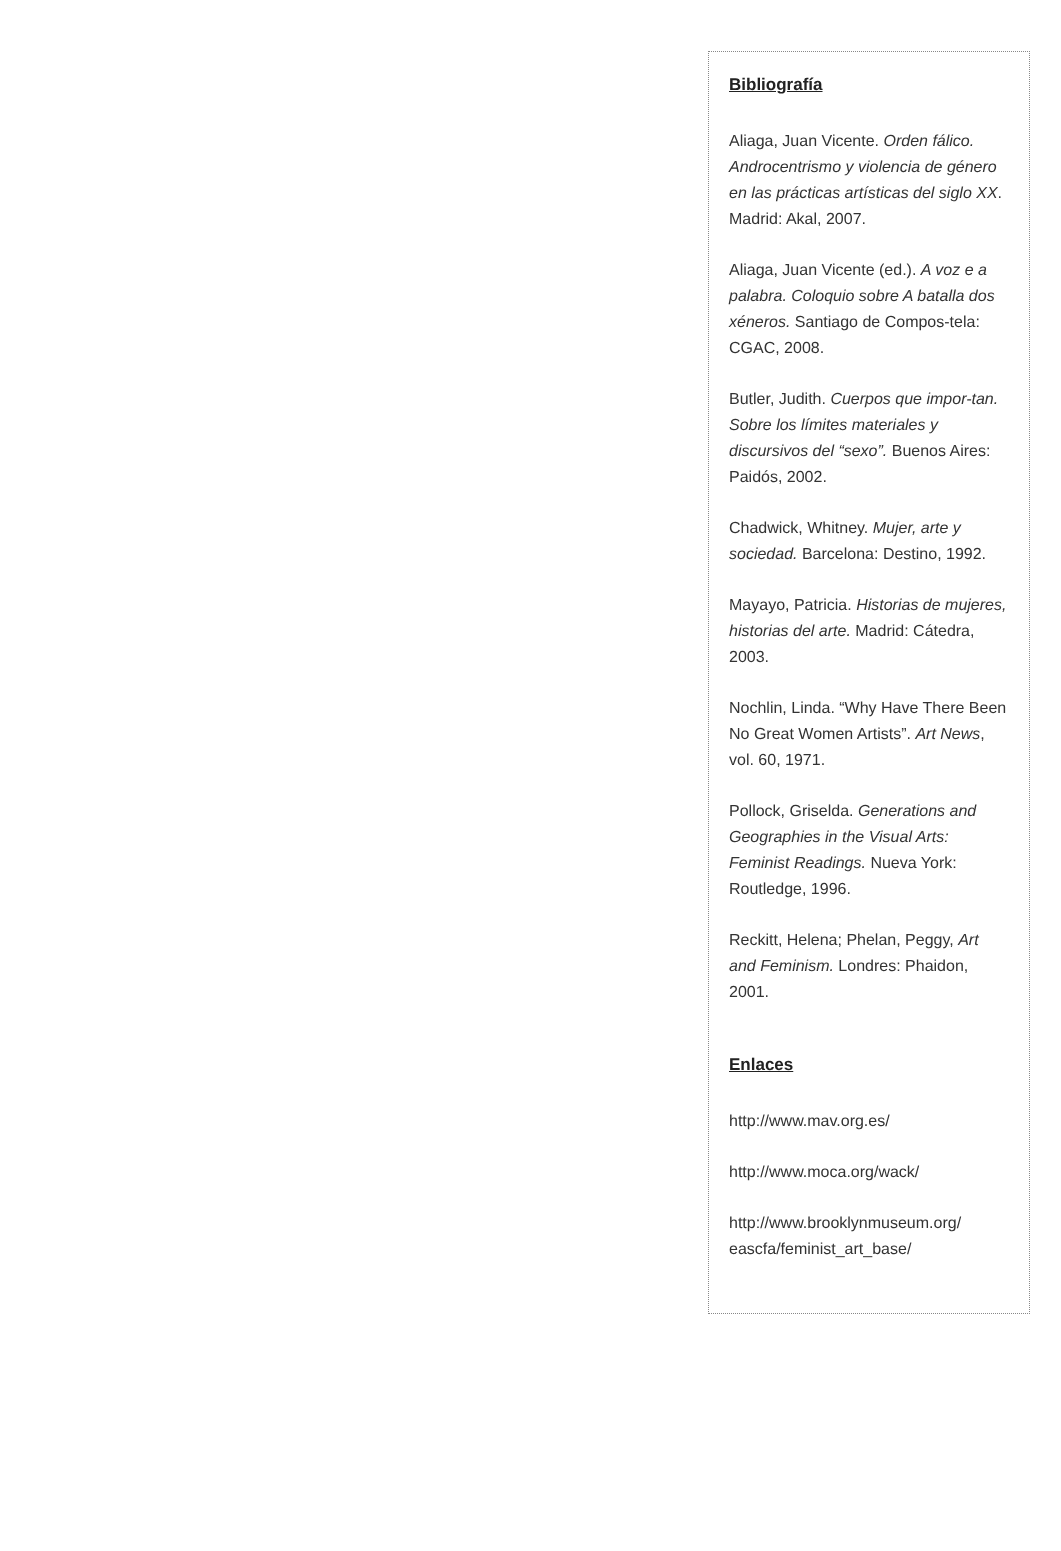Bibliografía
Aliaga, Juan Vicente. Orden fálico. Androcentrismo y violencia de género en las prácticas artísticas del siglo XX. Madrid: Akal, 2007.
Aliaga, Juan Vicente (ed.). A voz e a palabra. Coloquio sobre A batalla dos xéneros. Santiago de Compos-tela: CGAC, 2008.
Butler, Judith. Cuerpos que impor-tan. Sobre los límites materiales y discursivos del “sexo”. Buenos Aires: Paidós, 2002.
Chadwick, Whitney. Mujer, arte y sociedad. Barcelona: Destino, 1992.
Mayayo, Patricia. Historias de mujeres, historias del arte. Madrid: Cátedra, 2003.
Nochlin, Linda. “Why Have There Been No Great Women Artists”. Art News, vol. 60, 1971.
Pollock, Griselda. Generations and Geographies in the Visual Arts: Feminist Readings. Nueva York: Routledge, 1996.
Reckitt, Helena; Phelan, Peggy, Art and Feminism. Londres: Phaidon, 2001.
Enlaces
http://www.mav.org.es/
http://www.moca.org/wack/
http://www.brooklynmuseum.org/ eascfa/feminist_art_base/